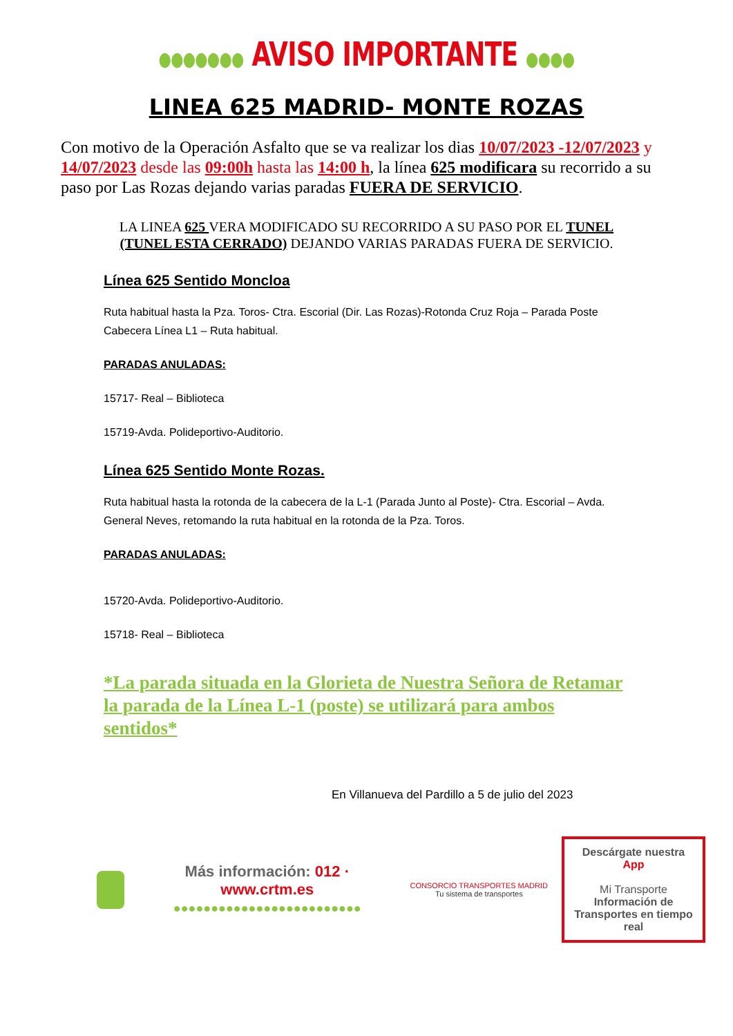●●●●●●● AVISO IMPORTANTE ●●●●
LINEA 625 MADRID- MONTE ROZAS
Con motivo de la Operación Asfalto que se va realizar los dias 10/07/2023 -12/07/2023 y 14/07/2023 desde las 09:00h hasta las 14:00 h, la línea 625 modificara su recorrido a su paso por Las Rozas dejando varias paradas FUERA DE SERVICIO.
LA LINEA 625 VERA MODIFICADO SU RECORRIDO A SU PASO POR EL TUNEL (TUNEL ESTA CERRADO) DEJANDO VARIAS PARADAS FUERA DE SERVICIO.
Línea 625 Sentido Moncloa
Ruta habitual hasta la Pza. Toros- Ctra. Escorial (Dir. Las Rozas)-Rotonda Cruz Roja – Parada Poste Cabecera Línea L1 – Ruta habitual.
PARADAS ANULADAS:
15717- Real – Biblioteca
15719-Avda. Polideportivo-Auditorio.
Línea 625 Sentido Monte Rozas.
Ruta habitual hasta la rotonda de la cabecera de la L-1 (Parada Junto al Poste)- Ctra. Escorial – Avda. General Neves, retomando la ruta habitual en la rotonda de la Pza. Toros.
PARADAS ANULADAS:
15720-Avda. Polideportivo-Auditorio.
15718- Real – Biblioteca
*La parada situada en la Glorieta de Nuestra Señora de Retamar la parada de la Línea L-1 (poste) se utilizará para ambos sentidos*
En Villanueva del Pardillo a 5 de julio del 2023
Más información: 012 · www.crtm.es
●●●●●●●●●●●●●●●●●●●●●●●●●
CONSORCIO TRANSPORTES MADRID
Tu sistema de transportes
Descárgate nuestra App
Mi Transporte
Información de Transportes en tiempo real